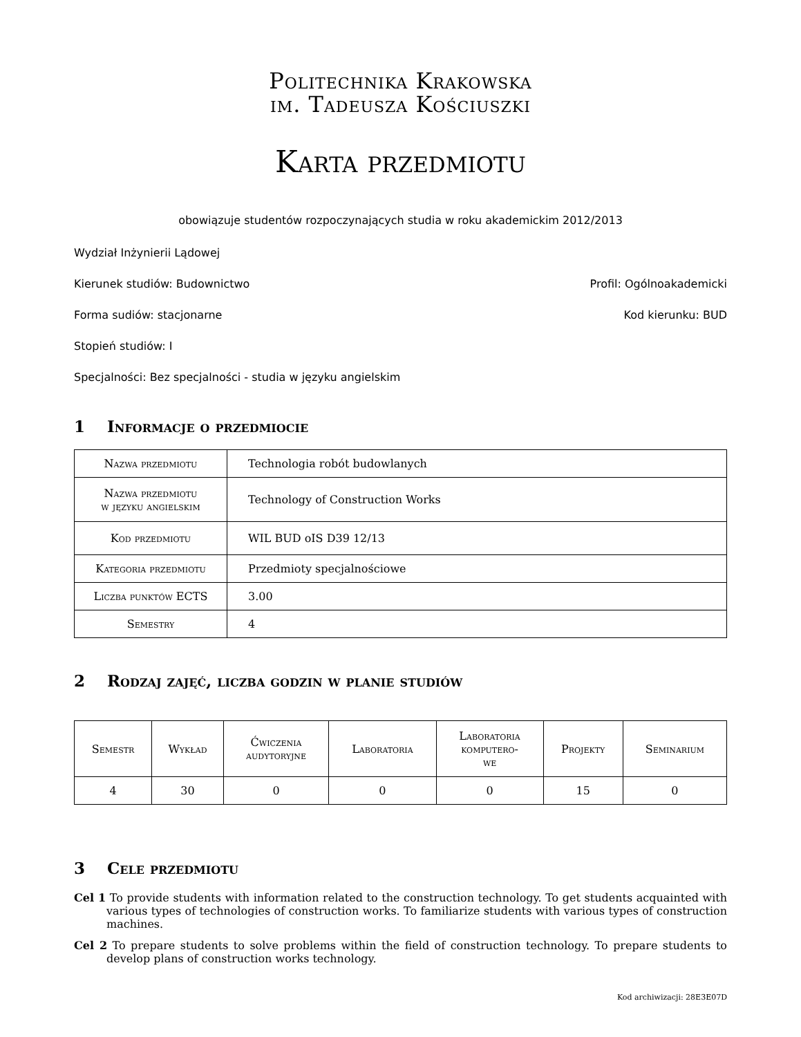Politechnika Krakowska
im. Tadeusza Kościuszki
Karta przedmiotu
obowiązuje studentów rozpoczynających studia w roku akademickim 2012/2013
Wydział Inżynierii Lądowej
Kierunek studiów: Budownictwo Profil: Ogólnoakademicki
Forma sudiów: stacjonarne Kod kierunku: BUD
Stopień studiów: I
Specjalności: Bez specjalności - studia w języku angielskim
1 Informacje o przedmiocie
| Nazwa przedmiotu | Technologia robót budowlanych |
| Nazwa przedmiotu w języku angielskim | Technology of Construction Works |
| Kod przedmiotu | WIL BUD oIS D39 12/13 |
| Kategoria przedmiotu | Przedmioty specjalnościowe |
| Liczba punktów ECTS | 3.00 |
| Semestry | 4 |
2 Rodzaj zajęć, liczba godzin w planie studiów
| Semestr | Wykład | Ćwiczenia audytoryjne | Laboratoria | Laboratoria komputero- we | Projekty | Seminarium |
| --- | --- | --- | --- | --- | --- | --- |
| 4 | 30 | 0 | 0 | 0 | 15 | 0 |
3 Cele przedmiotu
Cel 1 To provide students with information related to the construction technology. To get students acquainted with various types of technologies of construction works. To familiarize students with various types of construction machines.
Cel 2 To prepare students to solve problems within the field of construction technology. To prepare students to develop plans of construction works technology.
Kod archiwizacji: 28E3E07D